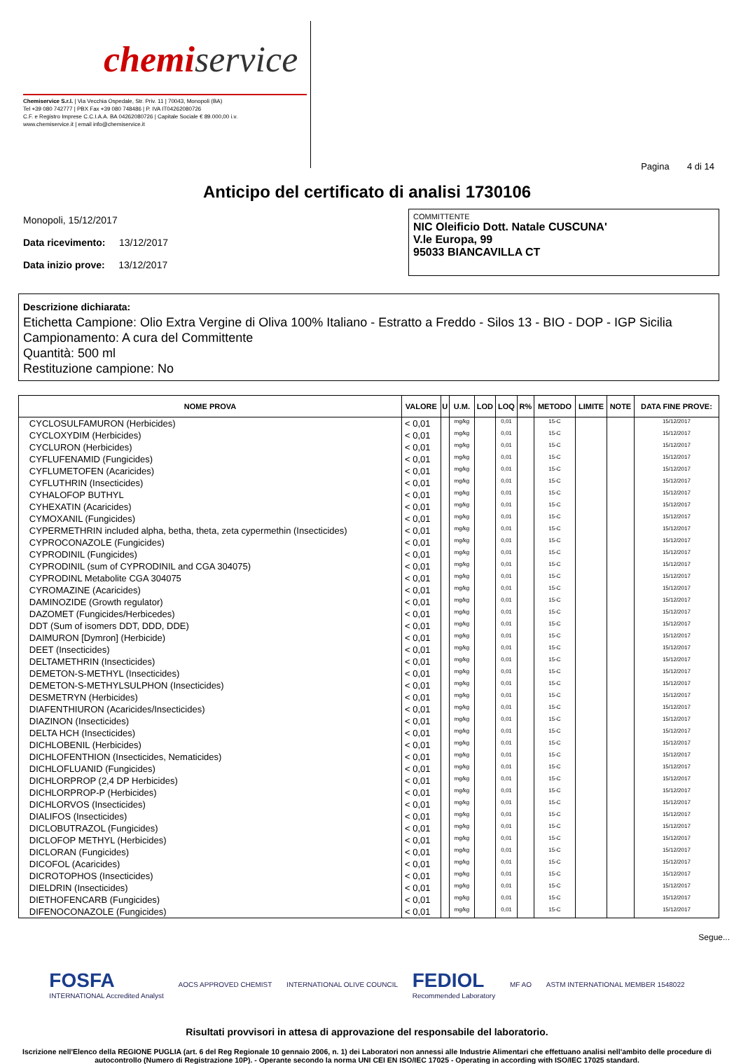chemiservice
Chemiservice S.r.l. | Via Vecchia Ospedale, Str. Priv. 11 | 70043, Monopoli (BA)
Tel +39 080 742777 | PBX Fax +39 080 748486 | P. IVA IT04262080726
C.F. e Registro Imprese C.C.I.A.A. BA 04262080726 | Capitale Sociale € 89.000,00 i.v.
www.chemiservice.it | email info@chemiservice.it
Anticipo del certificato di analisi 1730106
Pagina 4 di 14
Monopoli, 15/12/2017
Data ricevimento: 13/12/2017
Data inizio prove: 13/12/2017
COMMITTENTE
NIC Oleificio Dott. Natale CUSCUNA'
V.le Europa, 99
95033 BIANCAVILLA CT
Descrizione dichiarata:
Etichetta Campione: Olio Extra Vergine di Oliva 100% Italiano - Estratto a Freddo - Silos 13 - BIO - DOP - IGP Sicilia
Campionamento: A cura del Committente
Quantità: 500 ml
Restituzione campione: No
| NOME PROVA | VALORE | U | U.M. | LOD | LOQ | R% | METODO | LIMITE | NOTE | DATA FINE PROVE: |
| --- | --- | --- | --- | --- | --- | --- | --- | --- | --- | --- |
| CYCLOSULFAMURON (Herbicides) | < 0,01 | | mg/kg | | 0,01 | | 15-C | | | 15/12/2017 |
| CYCLOXYDIM (Herbicides) | < 0,01 | | mg/kg | | 0,01 | | 15-C | | | 15/12/2017 |
| CYCLURON (Herbicides) | < 0,01 | | mg/kg | | 0,01 | | 15-C | | | 15/12/2017 |
| CYFLUFENAMID (Fungicides) | < 0,01 | | mg/kg | | 0,01 | | 15-C | | | 15/12/2017 |
| CYFLUMETOFEN (Acaricides) | < 0,01 | | mg/kg | | 0,01 | | 15-C | | | 15/12/2017 |
| CYFLUTHRIN (Insecticides) | < 0,01 | | mg/kg | | 0,01 | | 15-C | | | 15/12/2017 |
| CYHALOFOP BUTHYL | < 0,01 | | mg/kg | | 0,01 | | 15-C | | | 15/12/2017 |
| CYHEXATIN (Acaricides) | < 0,01 | | mg/kg | | 0,01 | | 15-C | | | 15/12/2017 |
| CYMOXANIL (Fungicides) | < 0,01 | | mg/kg | | 0,01 | | 15-C | | | 15/12/2017 |
| CYPERMETHRIN included alpha, betha, theta, zeta cypermethin (Insecticides) | < 0,01 | | mg/kg | | 0,01 | | 15-C | | | 15/12/2017 |
| CYPROCONAZOLE (Fungicides) | < 0,01 | | mg/kg | | 0,01 | | 15-C | | | 15/12/2017 |
| CYPRODINIL (Fungicides) | < 0,01 | | mg/kg | | 0,01 | | 15-C | | | 15/12/2017 |
| CYPRODINIL (sum of CYPRODINIL and CGA 304075) | < 0,01 | | mg/kg | | 0,01 | | 15-C | | | 15/12/2017 |
| CYPRODINL Metabolite CGA 304075 | < 0,01 | | mg/kg | | 0,01 | | 15-C | | | 15/12/2017 |
| CYROMAZINE (Acaricides) | < 0,01 | | mg/kg | | 0,01 | | 15-C | | | 15/12/2017 |
| DAMINOZIDE (Growth regulator) | < 0,01 | | mg/kg | | 0,01 | | 15-C | | | 15/12/2017 |
| DAZOMET (Fungicides/Herbicedes) | < 0,01 | | mg/kg | | 0,01 | | 15-C | | | 15/12/2017 |
| DDT (Sum of isomers DDT, DDD, DDE) | < 0,01 | | mg/kg | | 0,01 | | 15-C | | | 15/12/2017 |
| DAIMURON [Dymron] (Herbicide) | < 0,01 | | mg/kg | | 0,01 | | 15-C | | | 15/12/2017 |
| DEET (Insecticides) | < 0,01 | | mg/kg | | 0,01 | | 15-C | | | 15/12/2017 |
| DELTAMETHRIN (Insecticides) | < 0,01 | | mg/kg | | 0,01 | | 15-C | | | 15/12/2017 |
| DEMETON-S-METHYL (Insecticides) | < 0,01 | | mg/kg | | 0,01 | | 15-C | | | 15/12/2017 |
| DEMETON-S-METHYLSULPHON (Insecticides) | < 0,01 | | mg/kg | | 0,01 | | 15-C | | | 15/12/2017 |
| DESMETRYN (Herbicides) | < 0,01 | | mg/kg | | 0,01 | | 15-C | | | 15/12/2017 |
| DIAFENTHIURON (Acaricides/Insecticides) | < 0,01 | | mg/kg | | 0,01 | | 15-C | | | 15/12/2017 |
| DIAZINON (Insecticides) | < 0,01 | | mg/kg | | 0,01 | | 15-C | | | 15/12/2017 |
| DELTA HCH (Insecticides) | < 0,01 | | mg/kg | | 0,01 | | 15-C | | | 15/12/2017 |
| DICHLOBENIL (Herbicides) | < 0,01 | | mg/kg | | 0,01 | | 15-C | | | 15/12/2017 |
| DICHLOFENTHION (Insecticides, Nematicides) | < 0,01 | | mg/kg | | 0,01 | | 15-C | | | 15/12/2017 |
| DICHLOFLUANID (Fungicides) | < 0,01 | | mg/kg | | 0,01 | | 15-C | | | 15/12/2017 |
| DICHLORPROP (2,4 DP Herbicides) | < 0,01 | | mg/kg | | 0,01 | | 15-C | | | 15/12/2017 |
| DICHLORPROP-P (Herbicides) | < 0,01 | | mg/kg | | 0,01 | | 15-C | | | 15/12/2017 |
| DICHLORVOS (Insecticides) | < 0,01 | | mg/kg | | 0,01 | | 15-C | | | 15/12/2017 |
| DIALIFOS (Insecticides) | < 0,01 | | mg/kg | | 0,01 | | 15-C | | | 15/12/2017 |
| DICLOBUTRAZOL (Fungicides) | < 0,01 | | mg/kg | | 0,01 | | 15-C | | | 15/12/2017 |
| DICLOFOP METHYL (Herbicides) | < 0,01 | | mg/kg | | 0,01 | | 15-C | | | 15/12/2017 |
| DICLORAN (Fungicides) | < 0,01 | | mg/kg | | 0,01 | | 15-C | | | 15/12/2017 |
| DICOFOL (Acaricides) | < 0,01 | | mg/kg | | 0,01 | | 15-C | | | 15/12/2017 |
| DICROTOPHOS (Insecticides) | < 0,01 | | mg/kg | | 0,01 | | 15-C | | | 15/12/2017 |
| DIELDRIN (Insecticides) | < 0,01 | | mg/kg | | 0,01 | | 15-C | | | 15/12/2017 |
| DIETHOFENCARB (Fungicides) | < 0,01 | | mg/kg | | 0,01 | | 15-C | | | 15/12/2017 |
| DIFENOCONAZOLE (Fungicides) | < 0,01 | | mg/kg | | 0,01 | | 15-C | | | 15/12/2017 |
Segue...
FOSFA
INTERNATIONAL Accredited Analyst AOCS APPROVED CHEMIST INTERNATIONAL OLIVE COUNCIL FEDIOL
Recommended Laboratory MF AO ASTM INTERNATIONAL MEMBER 1548022
Risultati provvisori in attesa di approvazione del responsabile del laboratorio.
Iscrizione nell'Elenco della REGIONE PUGLIA (art. 6 del Reg Regionale 10 gennaio 2006, n. 1) dei Laboratori non annessi alle Industrie Alimentari che effettuano analisi nell'ambito delle procedure di autocontrollo (Numero di Registrazione 10P). - Operante secondo la norma UNI CEI EN ISO/IEC 17025 - Operating in according with ISO/IEC 17025 standard.